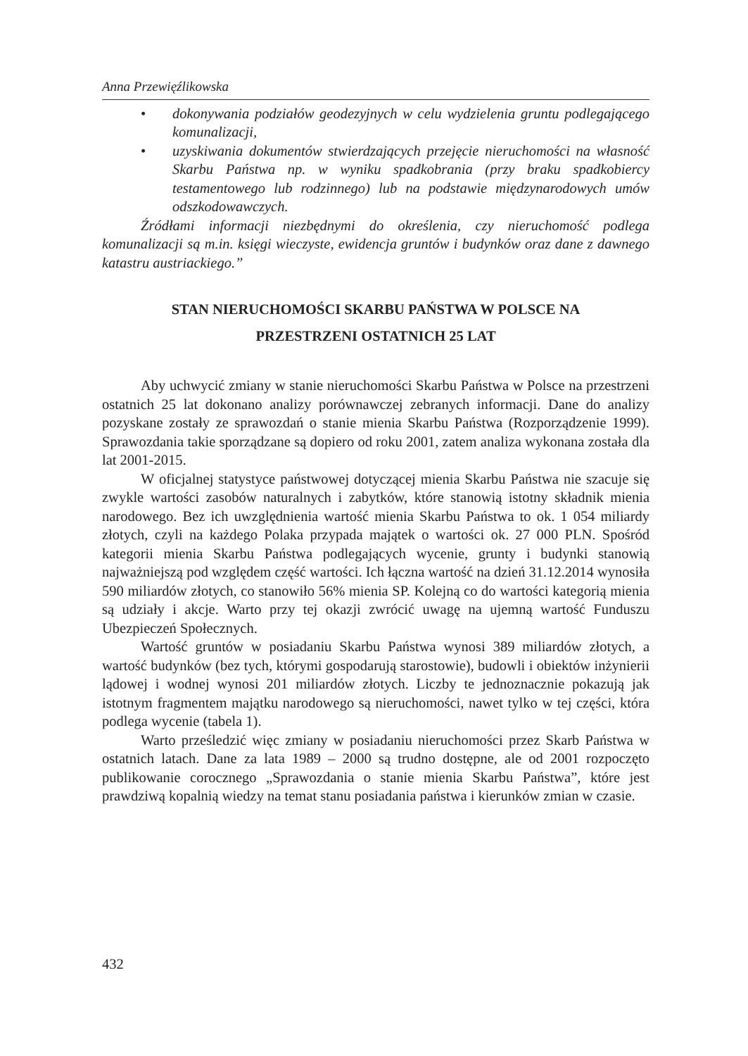Anna Przewięźlikowska
• dokonywania podziałów geodezyjnych w celu wydzielenia gruntu podlegającego komunalizacji,
• uzyskiwania dokumentów stwierdzających przejęcie nieruchomości na własność Skarbu Państwa np. w wyniku spadkobrania (przy braku spadkobiercy testamentowego lub rodzinnego) lub na podstawie międzynarodowych umów odszkodowawczych.
Źródłami informacji niezbędnymi do określenia, czy nieruchomość podlega komunalizacji są m.in. księgi wieczyste, ewidencja gruntów i budynków oraz dane z dawnego katastru austriackiego.”
STAN NIERUCHOMOŚCI SKARBU PAŃSTWA W POLSCE NA
PRZESTRZENI OSTATNICH 25 LAT
Aby uchwycić zmiany w stanie nieruchomości Skarbu Państwa w Polsce na przestrzeni ostatnich 25 lat dokonano analizy porównawczej zebranych informacji. Dane do analizy pozyskane zostały ze sprawozdań o stanie mienia Skarbu Państwa (Rozporządzenie 1999). Sprawozdania takie sporządzane są dopiero od roku 2001, zatem analiza wykonana została dla lat 2001-2015.
W oficjalnej statystyce państwowej dotyczącej mienia Skarbu Państwa nie szacuje się zwykle wartości zasobów naturalnych i zabytków, które stanowią istotny składnik mienia narodowego. Bez ich uwzględnienia wartość mienia Skarbu Państwa to ok. 1 054 miliardy złotych, czyli na każdego Polaka przypada majątek o wartości ok. 27 000 PLN. Spośród kategorii mienia Skarbu Państwa podlegających wycenie, grunty i budynki stanowią najważniejszą pod względem część wartości. Ich łączna wartość na dzień 31.12.2014 wynosiła 590 miliardów złotych, co stanowiło 56% mienia SP. Kolejną co do wartości kategorią mienia są udziały i akcje. Warto przy tej okazji zwrócić uwagę na ujemną wartość Funduszu Ubezpieczeń Społecznych.
Wartość gruntów w posiadaniu Skarbu Państwa wynosi 389 miliardów złotych, a wartość budynków (bez tych, którymi gospodarują starostowie), budowli i obiektów inżynierii lądowej i wodnej wynosi 201 miliardów złotych. Liczby te jednoznacznie pokazują jak istotnym fragmentem majątku narodowego są nieruchomości, nawet tylko w tej części, która podlega wycenie (tabela 1).
Warto prześledzić więc zmiany w posiadaniu nieruchomości przez Skarb Państwa w ostatnich latach. Dane za lata 1989 – 2000 są trudno dostępne, ale od 2001 rozpoczęto publikowanie corocznego „Sprawozdania o stanie mienia Skarbu Państwa”, które jest prawdziwą kopalnią wiedzy na temat stanu posiadania państwa i kierunków zmian w czasie.
432